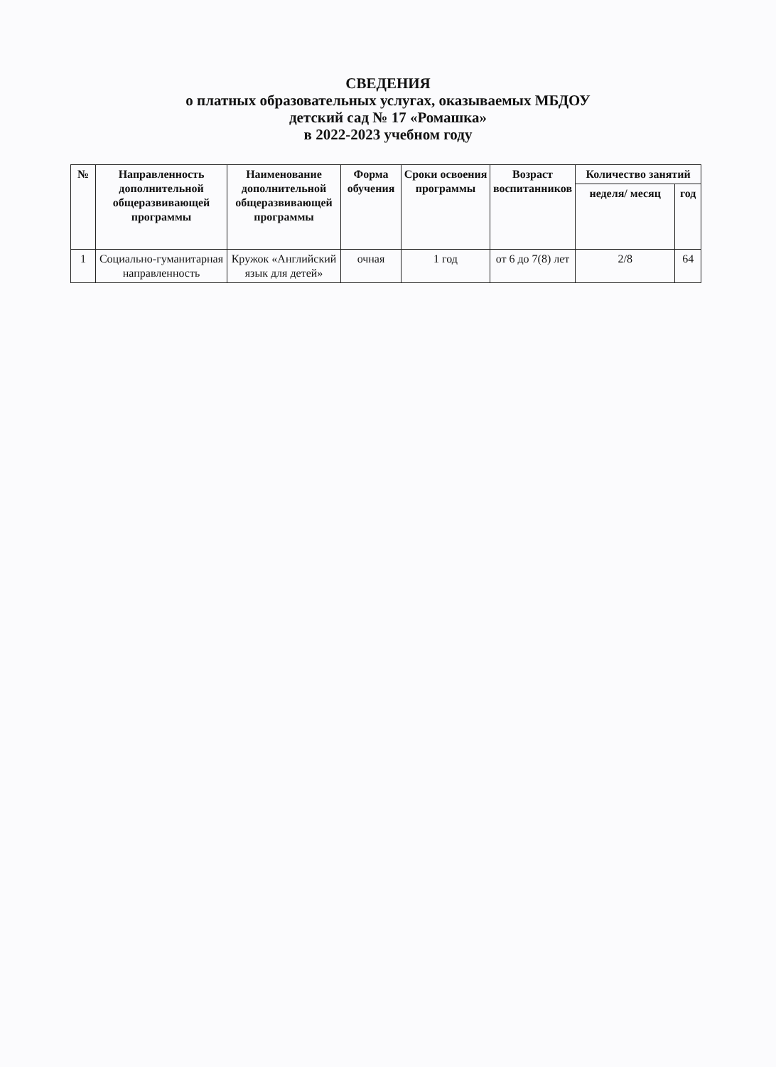СВЕДЕНИЯ
о платных образовательных услугах, оказываемых МБДОУ
детский сад № 17 «Ромашка»
в 2022-2023 учебном году
| № | Направленность дополнительной общеразвивающей программы | Наименование дополнительной общеразвивающей программы | Форма обучения | Сроки освоения программы | Возраст воспитанников | Количество занятий | |
| --- | --- | --- | --- | --- | --- | --- | --- |
| | | | | | | неделя/ месяц | год |
| 1 | Социально-гуманитарная направленность | Кружок «Английский язык для детей» | очная | 1 год | от 6 до 7(8) лет | 2/8 | 64 |